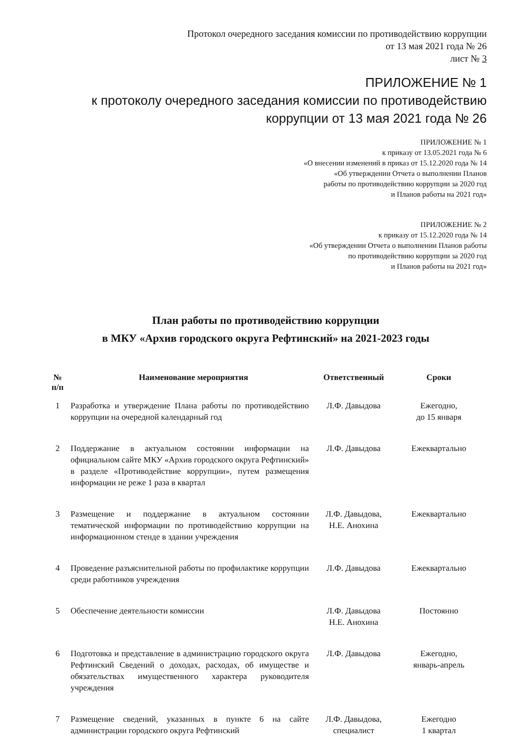Протокол очередного заседания комиссии по противодействию коррупции
от 13 мая 2021 года № 26
лист № 3
ПРИЛОЖЕНИЕ № 1
к протоколу очередного заседания комиссии по противодействию
коррупции от 13 мая 2021 года № 26
ПРИЛОЖЕНИЕ № 1
к приказу от 13.05.2021 года № 6
«О внесении изменений в приказ от 15.12.2020 года № 14
«Об утверждении Отчета о выполнении Планов
работы по противодействию коррупции за 2020 год
и Планов работы на 2021 год»
ПРИЛОЖЕНИЕ № 2
к приказу от 15.12.2020 года № 14
«Об утверждении Отчета о выполнении Планов работы
по противодействию коррупции за 2020 год
и Планов работы на 2021 год»
План работы по противодействию коррупции
в МКУ «Архив городского округа Рефтинский» на 2021-2023 годы
| № п/п | Наименование мероприятия | Ответственный | Сроки |
| --- | --- | --- | --- |
| 1 | Разработка и утверждение Плана работы по противодействию коррупции на очередной календарный год | Л.Ф. Давыдова | Ежегодно, до 15 января |
| 2 | Поддержание в актуальном состоянии информации на официальном сайте МКУ «Архив городского округа Рефтинский» в разделе «Противодействие коррупции», путем размещения информации не реже 1 раза в квартал | Л.Ф. Давыдова | Ежеквартально |
| 3 | Размещение и поддержание в актуальном состоянии тематической информации по противодействию коррупции на информационном стенде в здании учреждения | Л.Ф. Давыдова, Н.Е. Анохина | Ежеквартально |
| 4 | Проведение разъяснительной работы по профилактике коррупции среди работников учреждения | Л.Ф. Давыдова | Ежеквартально |
| 5 | Обеспечение деятельности комиссии | Л.Ф. Давыдова Н.Е. Анохина | Постоянно |
| 6 | Подготовка и представление в администрацию городского округа Рефтинский Сведений о доходах, расходах, об имуществе и обязательствах имущественного характера руководителя учреждения | Л.Ф. Давыдова | Ежегодно, январь-апрель |
| 7 | Размещение сведений, указанных в пункте 6 на сайте администрации городского округа Рефтинский | Л.Ф. Давыдова, специалист | Ежегодно 1 квартал |